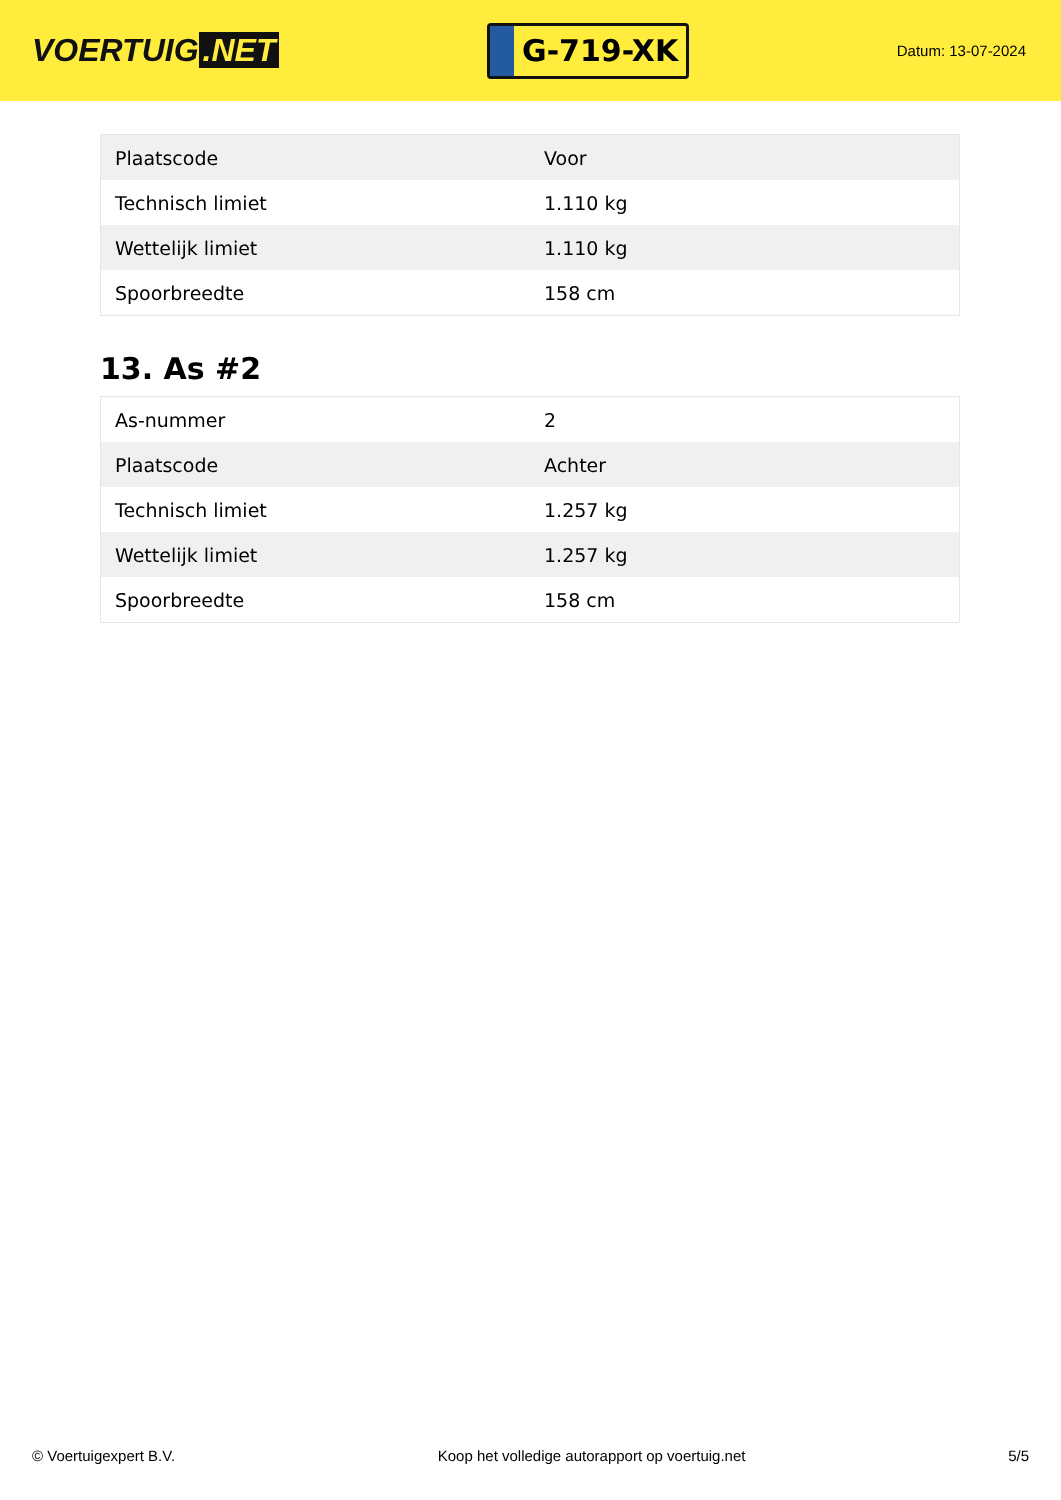VOERTUIG.NET
G-719-XK
Datum: 13-07-2024
| Plaatscode | Voor |
| Technisch limiet | 1.110 kg |
| Wettelijk limiet | 1.110 kg |
| Spoorbreedte | 158 cm |
13. As #2
| As-nummer | 2 |
| Plaatscode | Achter |
| Technisch limiet | 1.257 kg |
| Wettelijk limiet | 1.257 kg |
| Spoorbreedte | 158 cm |
© Voertuigexpert B.V. Koop het volledige autorapport op voertuig.net 5/5